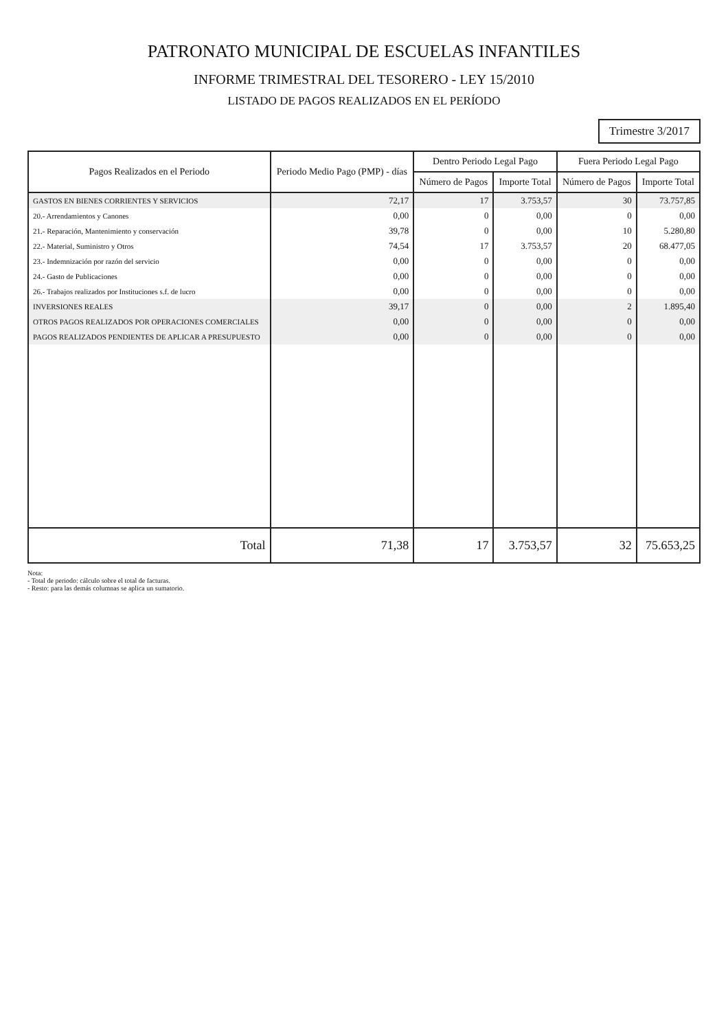PATRONATO MUNICIPAL DE ESCUELAS INFANTILES
INFORME TRIMESTRAL DEL TESORERO - LEY 15/2010
LISTADO DE PAGOS REALIZADOS EN EL PERÍODO
Trimestre 3/2017
| Pagos Realizados en el Periodo | Periodo Medio Pago (PMP) - días | Dentro Periodo Legal Pago | | Fuera Periodo Legal Pago | |
| --- | --- | --- | --- | --- | --- |
| | | Número de Pagos | Importe Total | Número de Pagos | Importe Total |
| GASTOS EN BIENES CORRIENTES Y SERVICIOS | 72,17 | 17 | 3.753,57 | 30 | 73.757,85 |
| 20.- Arrendamientos y Canones | 0,00 | 0 | 0,00 | 0 | 0,00 |
| 21.- Reparación, Mantenimiento y conservación | 39,78 | 0 | 0,00 | 10 | 5.280,80 |
| 22.- Material, Suministro y Otros | 74,54 | 17 | 3.753,57 | 20 | 68.477,05 |
| 23.- Indemnización por razón del servicio | 0,00 | 0 | 0,00 | 0 | 0,00 |
| 24.- Gasto de Publicaciones | 0,00 | 0 | 0,00 | 0 | 0,00 |
| 26.- Trabajos realizados por Instituciones s.f. de lucro | 0,00 | 0 | 0,00 | 0 | 0,00 |
| INVERSIONES REALES | 39,17 | 0 | 0,00 | 2 | 1.895,40 |
| OTROS PAGOS REALIZADOS POR OPERACIONES COMERCIALES | 0,00 | 0 | 0,00 | 0 | 0,00 |
| PAGOS REALIZADOS PENDIENTES DE APLICAR A PRESUPUESTO | 0,00 | 0 | 0,00 | 0 | 0,00 |
| Total | 71,38 | 17 | 3.753,57 | 32 | 75.653,25 |
Nota:
- Total de periodo: cálculo sobre el total de facturas.
- Resto: para las demás columnas se aplica un sumatorio.